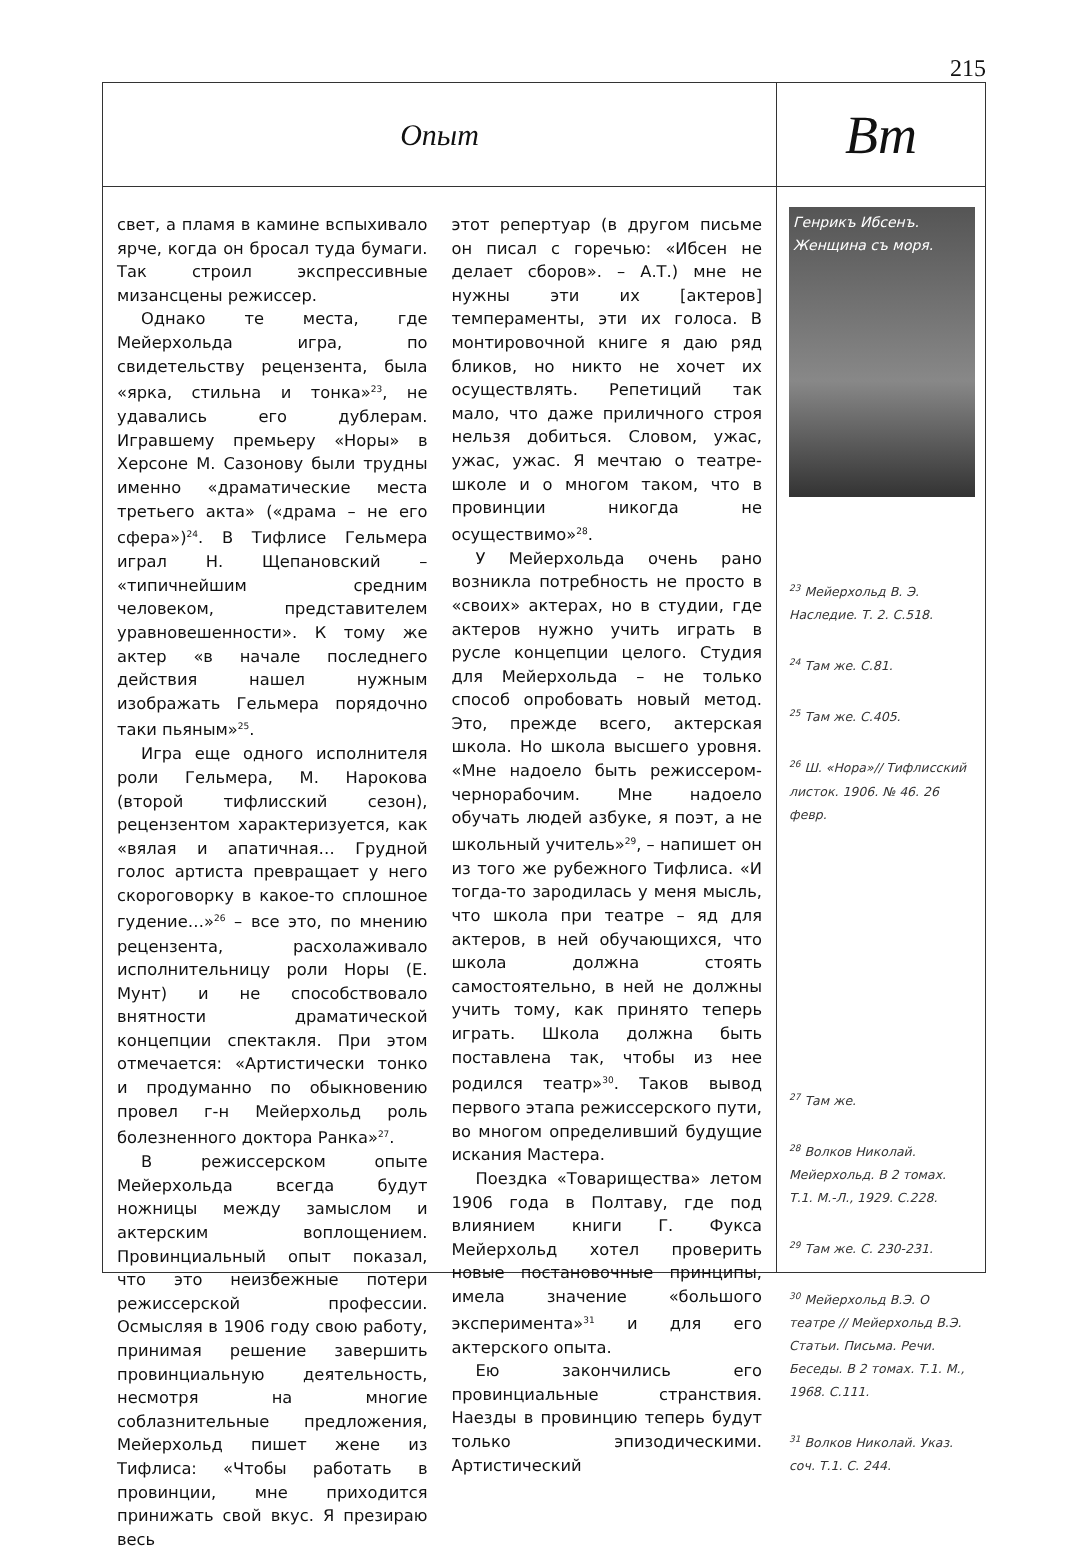215
Опыт
Bm
свет, а пламя в камине вспыхивало ярче, когда он бросал туда бумаги. Так строил экспрессивные мизансцены режиссер.
Однако те места, где Мейерхольда игра, по свидетельству рецензента, была «ярка, стильна и тонка»<sup>23</sup>, не удавались его дублерам. Игравшему премьеру «Норы» в Херсоне М. Сазонову были трудны именно «драматические места третьего акта» («драма – не его сфера»)<sup>24</sup>. В Тифлисе Гельмера играл Н. Щепановский – «типичнейшим средним человеком, представителем уравновешенности». К тому же актер «в начале последнего действия нашел нужным изображать Гельмера порядочно таки пьяным»<sup>25</sup>.
Игра еще одного исполнителя роли Гельмера, М. Нарокова (второй тифлисский сезон), рецензентом характеризуется, как «вялая и апатичная… Грудной голос артиста превращает у него скороговорку в какое-то сплошное гудение…»<sup>26</sup> – все это, по мнению рецензента, расхолаживало исполнительницу роли Норы (Е. Мунт) и не способствовало внятности драматической концепции спектакля. При этом отмечается: «Артистически тонко и продуманно по обыкновению провел г-н Мейерхольд роль болезненного доктора Ранка»<sup>27</sup>.
В режиссерском опыте Мейерхольда всегда будут ножницы между замыслом и актерским воплощением. Провинциальный опыт показал, что это неизбежные потери режиссерской профессии. Осмысляя в 1906 году свою работу, принимая решение завершить провинциальную деятельность, несмотря на многие соблазнительные предложения, Мейерхольд пишет жене из Тифлиса: «Чтобы работать в провинции, мне приходится принижать свой вкус. Я презираю весь
этот репертуар (в другом письме он писал с горечью: «Ибсен не делает сборов». – А.Т.) мне не нужны эти их [актеров] темпераменты, эти их голоса. В монтировочной книге я даю ряд бликов, но никто не хочет их осуществлять. Репетиций так мало, что даже приличного строя нельзя добиться. Словом, ужас, ужас, ужас. Я мечтаю о театре-школе и о многом таком, что в провинции никогда не осуществимо»<sup>28</sup>.
У Мейерхольда очень рано возникла потребность не просто в «своих» актерах, но в студии, где актеров нужно учить играть в русле концепции целого. Студия для Мейерхольда – не только способ опробовать новый метод. Это, прежде всего, актерская школа. Но школа высшего уровня. «Мне надоело быть режиссером-чернорабочим. Мне надоело обучать людей азбуке, я поэт, а не школьный учитель»<sup>29</sup>, – напишет он из того же рубежного Тифлиса. «И тогда-то зародилась у меня мысль, что школа при театре – яд для актеров, в ней обучающихся, что школа должна стоять самостоятельно, в ней не должны учить тому, как принято теперь играть. Школа должна быть поставлена так, чтобы из нее родился театр»<sup>30</sup>. Таков вывод первого этапа режиссерского пути, во многом определивший будущие искания Мастера.
Поездка «Товарищества» летом 1906 года в Полтаву, где под влиянием книги Г. Фукса Мейерхольд хотел проверить новые постановочные принципы, имела значение «большого эксперимента»<sup>31</sup> и для его актерского опыта.
Ею закончились его провинциальные странствия. Наезды в провинцию теперь будут только эпизодическими. Артистический
Генрикъ Ибсенъ. Женщина съ моря.
<sup>23</sup> Мейерхольд В. Э. Наследие. Т. 2. С.518.
<sup>24</sup> Там же. С.81.
<sup>25</sup> Там же. С.405.
<sup>26</sup> Ш. «Нора»// Тифлисский листок. 1906. № 46. 26 февр.
<sup>27</sup> Там же.
<sup>28</sup> Волков Николай. Мейерхольд. В 2 томах. Т.1. М.-Л., 1929. С.228.
<sup>29</sup> Там же. С. 230-231.
<sup>30</sup> Мейерхольд В.Э. О театре // Мейерхольд В.Э. Статьи. Письма. Речи. Беседы. В 2 томах. Т.1. М., 1968. С.111.
<sup>31</sup> Волков Николай. Указ. соч. Т.1. С. 244.